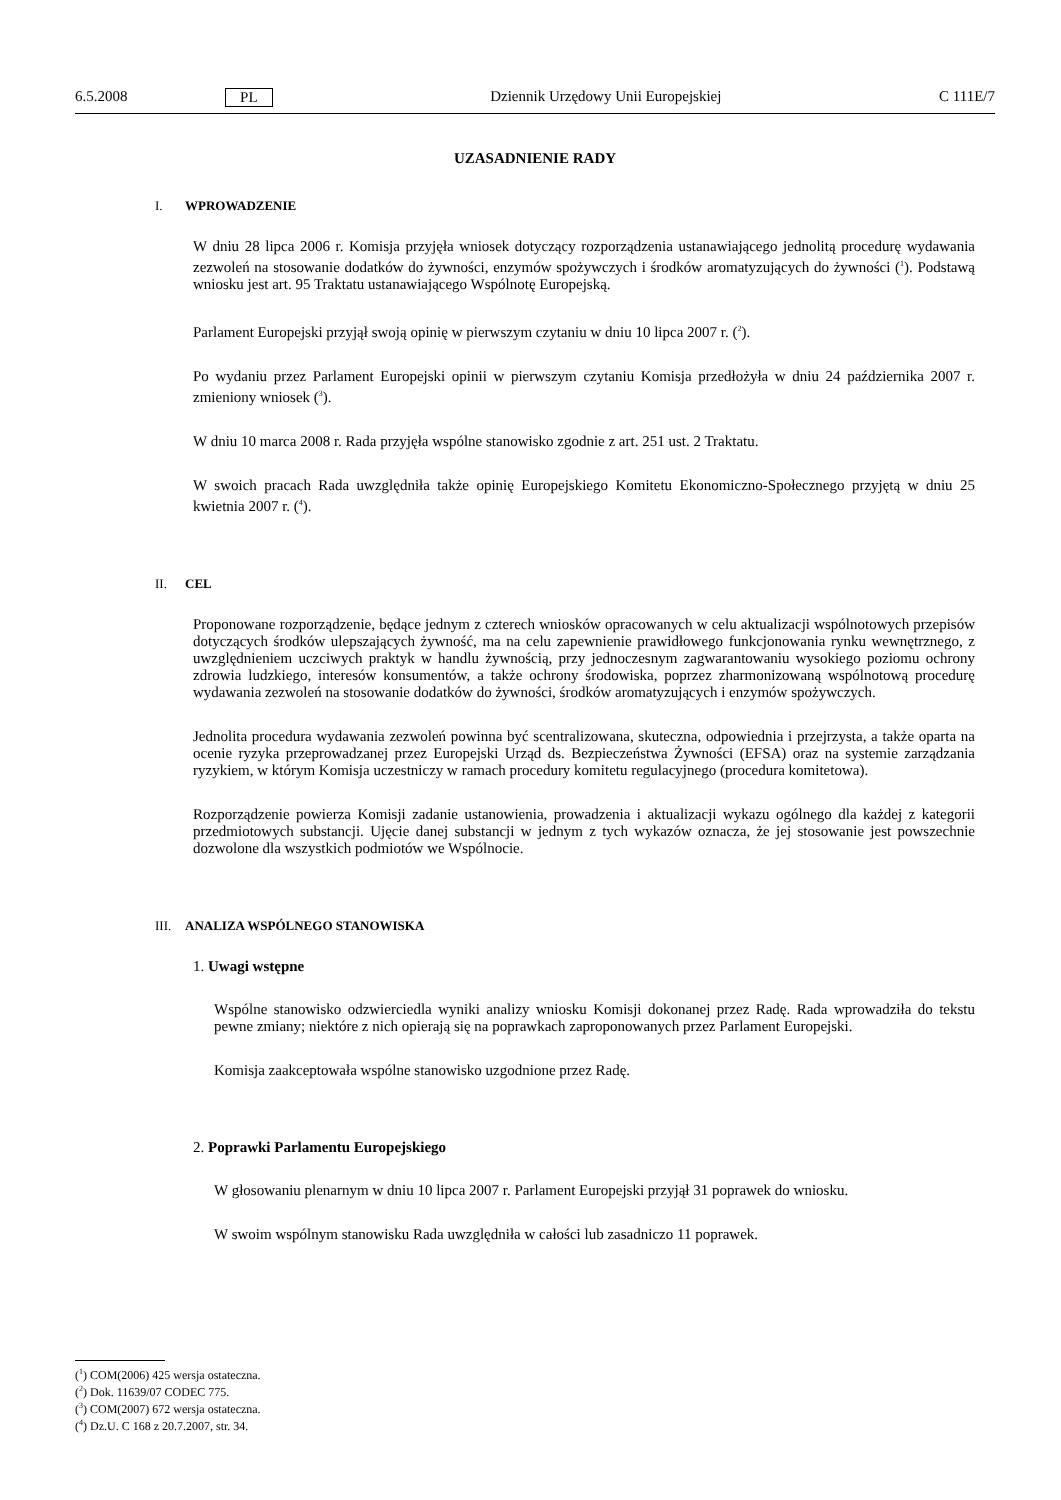6.5.2008 PL Dziennik Urzędowy Unii Europejskiej C 111E/7
UZASADNIENIE RADY
I. WPROWADZENIE
W dniu 28 lipca 2006 r. Komisja przyjęła wniosek dotyczący rozporządzenia ustanawiającego jednolitą procedurę wydawania zezwoleń na stosowanie dodatków do żywności, enzymów spożywczych i środków aromatyzujących do żywności (<sup>1</sup>). Podstawą wniosku jest art. 95 Traktatu ustanawiającego Wspólnotę Europejską.
Parlament Europejski przyjął swoją opinię w pierwszym czytaniu w dniu 10 lipca 2007 r. (<sup>2</sup>).
Po wydaniu przez Parlament Europejski opinii w pierwszym czytaniu Komisja przedłożyła w dniu 24 października 2007 r. zmieniony wniosek (<sup>3</sup>).
W dniu 10 marca 2008 r. Rada przyjęła wspólne stanowisko zgodnie z art. 251 ust. 2 Traktatu.
W swoich pracach Rada uwzględniła także opinię Europejskiego Komitetu Ekonomiczno-Społecznego przyjętą w dniu 25 kwietnia 2007 r. (<sup>4</sup>).
II. CEL
Proponowane rozporządzenie, będące jednym z czterech wniosków opracowanych w celu aktualizacji wspólnotowych przepisów dotyczących środków ulepszających żywność, ma na celu zapewnienie prawidłowego funkcjonowania rynku wewnętrznego, z uwzględnieniem uczciwych praktyk w handlu żywnością, przy jednoczesnym zagwarantowaniu wysokiego poziomu ochrony zdrowia ludzkiego, interesów konsumentów, a także ochrony środowiska, poprzez zharmonizowaną wspólnotową procedurę wydawania zezwoleń na stosowanie dodatków do żywności, środków aromatyzujących i enzymów spożywczych.
Jednolita procedura wydawania zezwoleń powinna być scentralizowana, skuteczna, odpowiednia i przejrzysta, a także oparta na ocenie ryzyka przeprowadzanej przez Europejski Urząd ds. Bezpieczeństwa Żywności (EFSA) oraz na systemie zarządzania ryzykiem, w którym Komisja uczestniczy w ramach procedury komitetu regulacyjnego (procedura komitetowa).
Rozporządzenie powierza Komisji zadanie ustanowienia, prowadzenia i aktualizacji wykazu ogólnego dla każdej z kategorii przedmiotowych substancji. Ujęcie danej substancji w jednym z tych wykazów oznacza, że jej stosowanie jest powszechnie dozwolone dla wszystkich podmiotów we Wspólnocie.
III. ANALIZA WSPÓLNEGO STANOWISKA
1. Uwagi wstępne
Wspólne stanowisko odzwierciedla wyniki analizy wniosku Komisji dokonanej przez Radę. Rada wprowadziła do tekstu pewne zmiany; niektóre z nich opierają się na poprawkach zaproponowanych przez Parlament Europejski.
Komisja zaakceptowała wspólne stanowisko uzgodnione przez Radę.
2. Poprawki Parlamentu Europejskiego
W głosowaniu plenarnym w dniu 10 lipca 2007 r. Parlament Europejski przyjął 31 poprawek do wniosku.
W swoim wspólnym stanowisku Rada uwzględniła w całości lub zasadniczo 11 poprawek.
(<sup>1</sup>) COM(2006) 425 wersja ostateczna.
(<sup>2</sup>) Dok. 11639/07 CODEC 775.
(<sup>3</sup>) COM(2007) 672 wersja ostateczna.
(<sup>4</sup>) Dz.U. C 168 z 20.7.2007, str. 34.